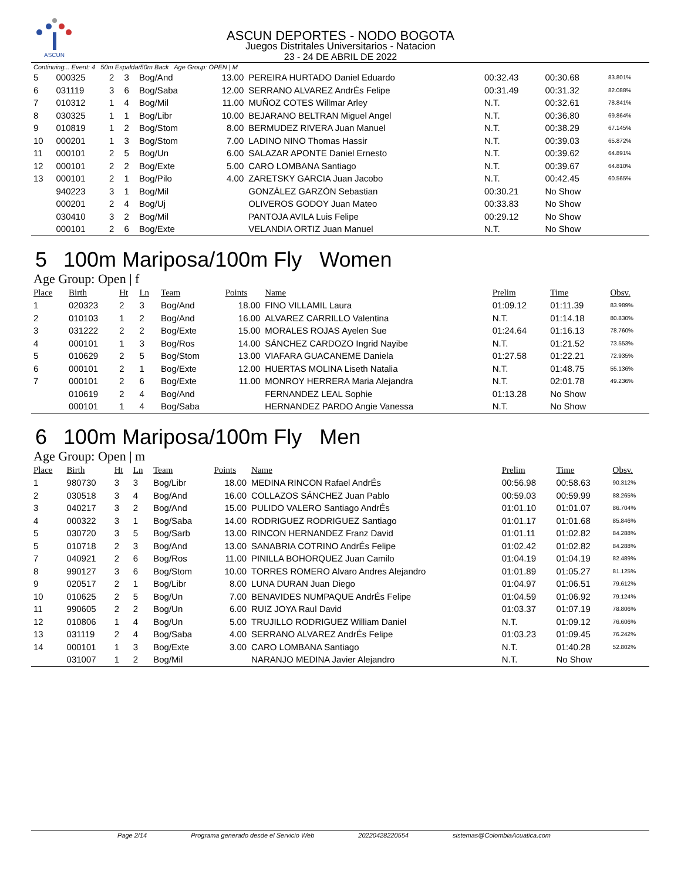ASCUN
ASCUN DEPORTES - NODO BOGOTA
Juegos Distritales Universitarios - Natacion
23 - 24 DE ABRIL DE 2022
| Continuing... Event: 4 50m Espalda/50m Back Age Group: OPEN / M | | | | | | | | | |
| 5 | 000325 | 2 | 3 | Bog/And | 13.00 | PEREIRA HURTADO Daniel Eduardo | 00:32.43 | 00:30.68 | 83.801% |
| 6 | 031119 | 3 | 6 | Bog/Saba | 12.00 | SERRANO ALVAREZ AndrÉs Felipe | 00:31.49 | 00:31.32 | 82.088% |
| 7 | 010312 | 1 | 4 | Bog/Mil | 11.00 | MUÑOZ COTES Willmar Arley | N.T. | 00:32.61 | 78.841% |
| 8 | 030325 | 1 | 1 | Bog/Libr | 10.00 | BEJARANO BELTRAN Miguel Angel | N.T. | 00:36.80 | 69.864% |
| 9 | 010819 | 1 | 2 | Bog/Stom | 8.00 | BERMUDEZ RIVERA Juan Manuel | N.T. | 00:38.29 | 67.145% |
| 10 | 000201 | 1 | 3 | Bog/Stom | 7.00 | LADINO NINO Thomas Hassir | N.T. | 00:39.03 | 65.872% |
| 11 | 000101 | 2 | 5 | Bog/Un | 6.00 | SALAZAR APONTE Daniel Ernesto | N.T. | 00:39.62 | 64.891% |
| 12 | 000101 | 2 | 2 | Bog/Exte | 5.00 | CARO LOMBANA Santiago | N.T. | 00:39.67 | 64.810% |
| 13 | 000101 | 2 | 1 | Bog/Pilo | 4.00 | ZARETSKY GARCIA Juan Jacobo | N.T. | 00:42.45 | 60.565% |
| | 940223 | 3 | 1 | Bog/Mil | | GONZÁLEZ GARZÓN Sebastian | 00:30.21 | No Show | |
| | 000201 | 2 | 4 | Bog/Uj | | OLIVEROS GODOY Juan Mateo | 00:33.83 | No Show | |
| | 030410 | 3 | 2 | Bog/Mil | | PANTOJA AVILA Luis Felipe | 00:29.12 | No Show | |
| | 000101 | 2 | 6 | Bog/Exte | | VELANDIA ORTIZ Juan Manuel | N.T. | No Show | |
5 100m Mariposa/100m Fly Women
Age Group: Open | f
| Place | Birth | Ht | Ln | Team | Points | Name | Prelim | Time | Obsv. |
| --- | --- | --- | --- | --- | --- | --- | --- | --- | --- |
| 1 | 020323 | 2 | 3 | Bog/And | 18.00 | FINO VILLAMIL Laura | 01:09.12 | 01:11.39 | 83.989% |
| 2 | 010103 | 1 | 2 | Bog/And | 16.00 | ALVAREZ CARRILLO Valentina | N.T. | 01:14.18 | 80.830% |
| 3 | 031222 | 2 | 2 | Bog/Exte | 15.00 | MORALES ROJAS Ayelen Sue | 01:24.64 | 01:16.13 | 78.760% |
| 4 | 000101 | 1 | 3 | Bog/Ros | 14.00 | SÁNCHEZ CARDOZO Ingrid Nayibe | N.T. | 01:21.52 | 73.553% |
| 5 | 010629 | 2 | 5 | Bog/Stom | 13.00 | VIAFARA GUACANEME Daniela | 01:27.58 | 01:22.21 | 72.935% |
| 6 | 000101 | 2 | 1 | Bog/Exte | 12.00 | HUERTAS MOLINA Liseth Natalia | N.T. | 01:48.75 | 55.136% |
| 7 | 000101 | 2 | 6 | Bog/Exte | 11.00 | MONROY HERRERA Maria Alejandra | N.T. | 02:01.78 | 49.236% |
| | 010619 | 2 | 4 | Bog/And | | FERNANDEZ LEAL Sophie | 01:13.28 | No Show | |
| | 000101 | 1 | 4 | Bog/Saba | | HERNANDEZ PARDO Angie Vanessa | N.T. | No Show | |
6 100m Mariposa/100m Fly Men
Age Group: Open | m
| Place | Birth | Ht | Ln | Team | Points | Name | Prelim | Time | Obsv. |
| --- | --- | --- | --- | --- | --- | --- | --- | --- | --- |
| 1 | 980730 | 3 | 3 | Bog/Libr | 18.00 | MEDINA RINCON Rafael AndrÉs | 00:56.98 | 00:58.63 | 90.312% |
| 2 | 030518 | 3 | 4 | Bog/And | 16.00 | COLLAZOS SÁNCHEZ Juan Pablo | 00:59.03 | 00:59.99 | 88.265% |
| 3 | 040217 | 3 | 2 | Bog/And | 15.00 | PULIDO VALERO Santiago AndrÉs | 01:01.10 | 01:01.07 | 86.704% |
| 4 | 000322 | 3 | 1 | Bog/Saba | 14.00 | RODRIGUEZ RODRIGUEZ Santiago | 01:01.17 | 01:01.68 | 85.846% |
| 5 | 030720 | 3 | 5 | Bog/Sarb | 13.00 | RINCON HERNANDEZ Franz David | 01:01.11 | 01:02.82 | 84.288% |
| 5 | 010718 | 2 | 3 | Bog/And | 13.00 | SANABRIA COTRINO AndrÉs Felipe | 01:02.42 | 01:02.82 | 84.288% |
| 7 | 040921 | 2 | 6 | Bog/Ros | 11.00 | PINILLA BOHORQUEZ Juan Camilo | 01:04.19 | 01:04.19 | 82.489% |
| 8 | 990127 | 3 | 6 | Bog/Stom | 10.00 | TORRES ROMERO Alvaro Andres Alejandro | 01:01.89 | 01:05.27 | 81.125% |
| 9 | 020517 | 2 | 1 | Bog/Libr | 8.00 | LUNA DURAN Juan Diego | 01:04.97 | 01:06.51 | 79.612% |
| 10 | 010625 | 2 | 5 | Bog/Un | 7.00 | BENAVIDES NUMPAQUE AndrÉs Felipe | 01:04.59 | 01:06.92 | 79.124% |
| 11 | 990605 | 2 | 2 | Bog/Un | 6.00 | RUIZ JOYA Raul David | 01:03.37 | 01:07.19 | 78.806% |
| 12 | 010806 | 1 | 4 | Bog/Un | 5.00 | TRUJILLO RODRIGUEZ William Daniel | N.T. | 01:09.12 | 76.606% |
| 13 | 031119 | 2 | 4 | Bog/Saba | 4.00 | SERRANO ALVAREZ AndrÉs Felipe | 01:03.23 | 01:09.45 | 76.242% |
| 14 | 000101 | 1 | 3 | Bog/Exte | 3.00 | CARO LOMBANA Santiago | N.T. | 01:40.28 | 52.802% |
| | 031007 | 1 | 2 | Bog/Mil | | NARANJO MEDINA Javier Alejandro | N.T. | No Show | |
Page 2/14 Programa generado desde el Servicio Web 20220428220554 sistemas@ColombiaAcuatica.com